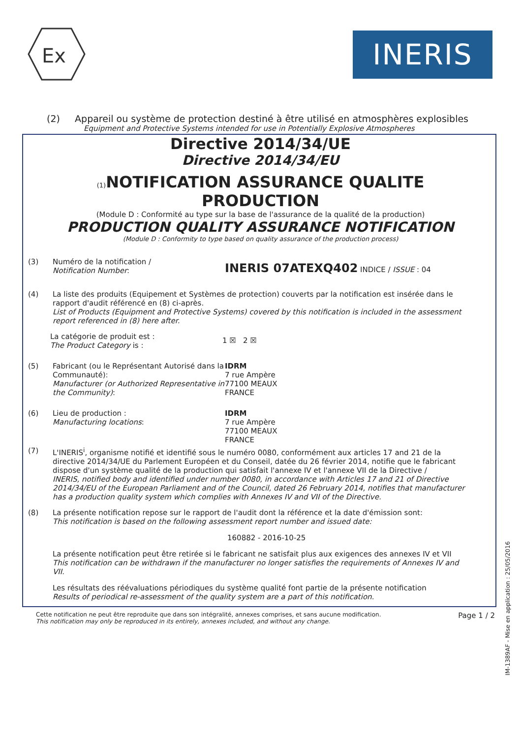Ex
INERIS
(2) Appareil ou système de protection destiné à être utilisé en atmosphères explosibles
Equipment and Protective Systems intended for use in Potentially Explosive Atmospheres
Directive 2014/34/UE
Directive 2014/34/EU
(1) NOTIFICATION ASSURANCE QUALITE PRODUCTION
(Module D : Conformité au type sur la base de l'assurance de la qualité de la production)
PRODUCTION QUALITY ASSURANCE NOTIFICATION
(Module D : Conformity to type based on quality assurance of the production process)
(3) Numéro de la notification /
Notification Number:
INERIS 07ATEXQ402 INDICE / ISSUE : 04
(4) La liste des produits (Equipement et Systèmes de protection) couverts par la notification est insérée dans le rapport d'audit référencé en (8) ci-après.
List of Products (Equipment and Protective Systems) covered by this notification is included in the assessment report referenced in (8) here after.
La catégorie de produit est :
The Product Category is :
1 ☒ 2 ☒
(5) Fabricant (ou le Représentant Autorisé dans la Communauté):
Manufacturer (or Authorized Representative in the Community):
IDRM
7 rue Ampère
77100 MEAUX
FRANCE
(6) Lieu de production :
Manufacturing locations:
IDRM
7 rue Ampère
77100 MEAUX
FRANCE
(7) L'INERIS<sup>i</sup>, organisme notifié et identifié sous le numéro 0080, conformément aux articles 17 and 21 de la directive 2014/34/UE du Parlement Européen et du Conseil, datée du 26 février 2014, notifie que le fabricant dispose d'un système qualité de la production qui satisfait l'annexe IV et l'annexe VII de la Directive /
INERIS, notified body and identified under number 0080, in accordance with Articles 17 and 21 of Directive 2014/34/EU of the European Parliament and of the Council, dated 26 February 2014, notifies that manufacturer has a production quality system which complies with Annexes IV and VII of the Directive.
(8) La présente notification repose sur le rapport de l'audit dont la référence et la date d'émission sont:
This notification is based on the following assessment report number and issued date:
160882 - 2016-10-25
La présente notification peut être retirée si le fabricant ne satisfait plus aux exigences des annexes IV et VII
This notification can be withdrawn if the manufacturer no longer satisfies the requirements of Annexes IV and VII.
Les résultats des réévaluations périodiques du système qualité font partie de la présente notification
Results of periodical re-assessment of the quality system are a part of this notification.
Cette notification ne peut être reproduite que dans son intégralité, annexes comprises, et sans aucune modification.
This notification may only be reproduced in its entirely, annexes included, and without any change.
Page 1 / 2
IM-1389AF - Mise en application : 25/05/2016